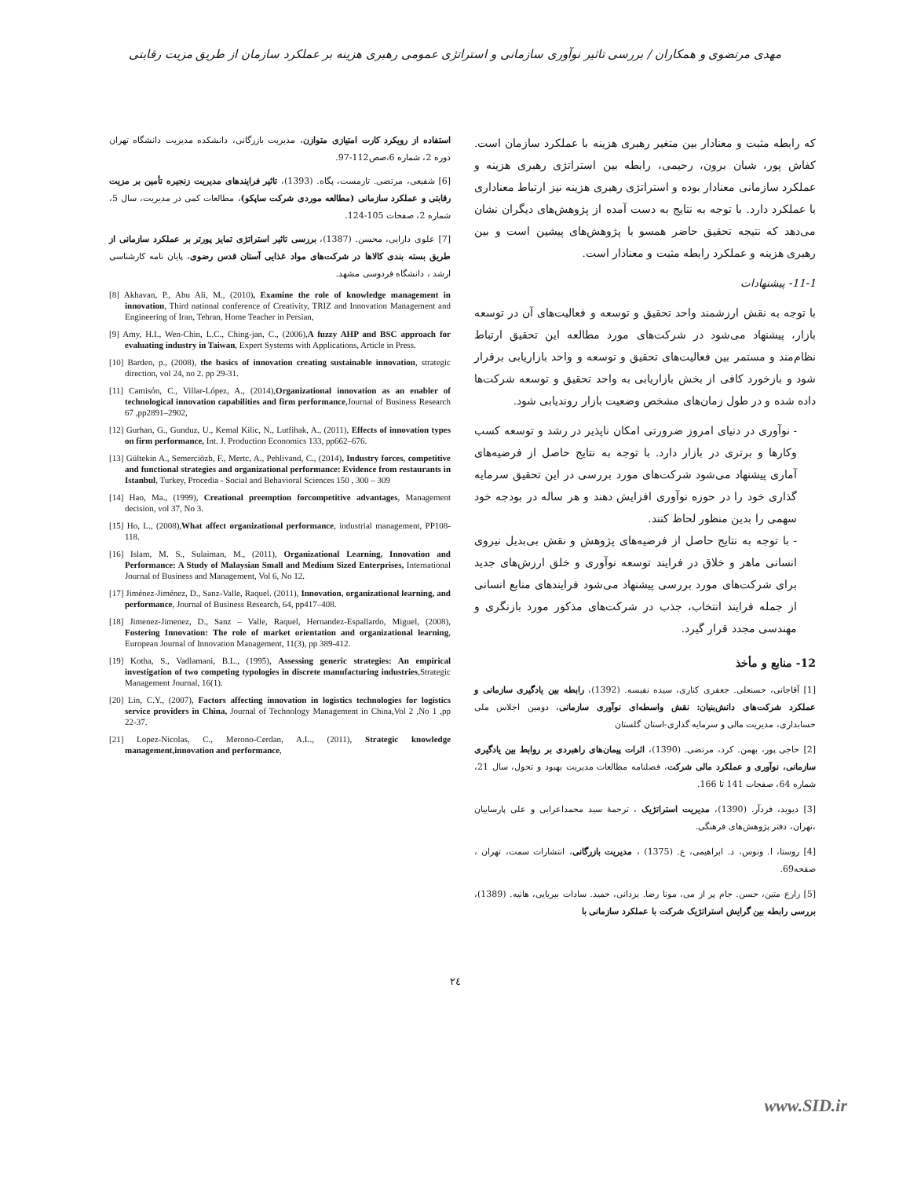مهدی مرتضوی و همکاران / بررسی تاثیر نوآوری سازمانی و استراتژی عمومی رهبری هزینه بر عملکرد سازمان از طریق مزیت رقابتی
که رابطه مثبت و معنادار بین متغیر رهبری هزینه با عملکرد سازمان است. کفاش پور، شبان برون، رحیمی، رابطه بین استراتژی رهبری هزینه و عملکرد سازمانی معنادار بوده و استراتژی رهبری هزینه نیز ارتباط معناداری با عملکرد دارد. با توجه به نتایج به دست آمده از پژوهش‌های دیگران نشان می‌دهد که نتیجه تحقیق حاضر همسو با پژوهش‌های پیشین است و بین رهبری هزینه و عملکرد رابطه مثبت و معنادار است.
11-1- پیشنهادات
با توجه به نقش ارزشمند واحد تحقیق و توسعه و فعالیت‌های آن در توسعه بازار، پیشنهاد می‌شود در شرکت‌های مورد مطالعه این تحقیق ارتباط نظام‌مند و مستمر بین فعالیت‌های تحقیق و توسعه و واحد بازاریابی برقرار شود و بازخورد کافی از بخش بازاریابی به واحد تحقیق و توسعه شرکت‌ها داده شده و در طول زمان‌های مشخص وضعیت بازار روندیابی شود.
- نوآوری در دنیای امروز ضرورتی امکان ناپذیر در رشد و توسعه کسب وکارها و برتری در بازار دارد. با توجه به نتایج حاصل از فرضیه‌های آماری پیشنهاد می‌شود شرکت‌های مورد بررسی در این تحقیق سرمایه گذاری خود را در حوزه نوآوری افزایش دهند و هر ساله در بودجه خود سهمی را بدین منظور لحاظ کنند.
- با توجه به نتایج حاصل از فرضیه‌های پژوهش و نقش بی‌بدیل نیروی انسانی ماهر و خلاق در فرایند توسعه نوآوری و خلق ارزش‌های جدید برای شرکت‌های مورد بررسی پیشنهاد می‌شود فرایندهای منابع انسانی از جمله فرایند انتخاب، جذب در شرکت‌های مذکور مورد بازنگری و مهندسی مجدد قرار گیرد.
12- منابع و مأخذ
[1] آقاجانی، حسنعلی. جعفری کناری، سیده نفیسه. (1392)، رابطه بین یادگیری سازمانی و عملکرد شرکت‌های دانش‌بنیان: نقش واسطه‌ای نوآوری سازمانی، دومین اجلاس ملی حسابداری، مدیریت مالی و سرمایه گذاری-استان گلستان
[2] حاجی پور، بهمن. کرد، مرتضی. (1390)، اثرات پیمان‌های راهبردی بر روابط بین یادگیری سازمانی، نوآوری و عملکرد مالی شرکت، فصلنامه مطالعات مدیریت بهبود و تحول، سال 21، شماره 64، صفحات 141 تا 166.
[3] دیوید، فردآر. (1390)، مدیریت استراتژیک ، ترجمهٔ سید محمداعرابی و علی پارساییان ،تهران، دفتر پژوهش‌های فرهنگی.
[4] روستا، ا. ونوس، د. ابراهیمی، ع. (1375) ، مدیریت بازرگانی، انتشارات سمت، تهران ، صفحه69.
[5] زارع متین، حسن. جام پر از می، مونا رضا. یزدانی، حمید. سادات بیریایی، هانیه. (1389)، بررسی رابطه بین گرایش استراتژیک شرکت با عملکرد سازمانی با
استفاده از رویکرد کارت امتیازی متوازن، مدیریت بازرگانی، دانشکده مدیریت دانشگاه تهران دوره 2، شماره 6،صص112-97.
[6] شفیعی، مرتضی. تارمست، پگاه. (1393)، تاثیر فرایندهای مدیریت زنجیره تأمین بر مزیت رقابتی و عملکرد سازمانی (مطالعه موردی شرکت ساپکو)، مطالعات کمی در مدیریت، سال 5، شماره 2، صفحات 105-124.
[7] علوی دارایی، محسن. (1387)، بررسی تاثیر استراتژی تمایز پورتر بر عملکرد سازمانی از طریق بسته بندی کالاها در شرکت‌های مواد غذایی آستان قدس رضوی، پایان نامه کارشناسی ارشد ، دانشگاه فردوسی مشهد.
[8] Akhavan, P., Abu Ali, M., (2010), Examine the role of knowledge management in innovation, Third national conference of Creativity, TRIZ and Innovation Management and Engineering of Iran, Tehran, Home Teacher in Persian,
[9] Amy, H.I., Wen-Chin, L.C., Ching-jan, C., (2006),A fuzzy AHP and BSC approach for evaluating industry in Taiwan, Expert Systems with Applications, Article in Press.
[10] Barden, p., (2008), the basics of innovation creating sustainable innovation, strategic direction, vol 24, no 2. pp 29-31.
[11] Camisón, C., Villar-López, A., (2014),Organizational innovation as an enabler of technological innovation capabilities and firm performance,Journal of Business Research 67 ,pp2891–2902,
[12] Gurhan, G., Gunduz, U., Kemal Kilic, N., Lutfihak, A., (2011), Effects of innovation types on firm performance, Int. J. Production Economics 133, pp662–676.
[13] Gültekin A., Semerciözb, F., Mertc, A., Pehlivand, C., (2014), Industry forces, competitive and functional strategies and organizational performance: Evidence from restaurants in Istanbul, Turkey, Procedia - Social and Behavioral Sciences 150 , 300 – 309
[14] Hao, Ma., (1999), Creational preemption forcompetitive advantages, Management decision, vol 37, No 3.
[15] Ho, L., (2008),What affect organizational performance, industrial management, PP108-118.
[16] Islam, M. S., Sulaiman, M., (2011), Organizational Learning, Innovation and Performance: A Study of Malaysian Small and Medium Sized Enterprises, International Journal of Business and Management, Vol 6, No 12.
[17] Jiménez-Jiménez, D., Sanz-Valle, Raquel. (2011), Innovation, organizational learning, and performance, Journal of Business Research, 64, pp417–408.
[18] Jimenez-Jimenez, D., Sanz – Valle, Raquel, Hernandez-Espallardo, Miguel, (2008), Fostering Innovation: The role of market orientation and organizational learning, European Journal of Innovation Management, 11(3), pp 389-412.
[19] Kotha, S., Vadlamani, B.L., (1995), Assessing generic strategies: An empirical investigation of two competing typologies in discrete manufacturing industries,Strategic Management Journal, 16(1).
[20] Lin, C.Y., (2007), Factors affecting innovation in logistics technologies for logistics service providers in China, Journal of Technology Management in China,Vol 2 ,No 1 ,pp 22-37.
[21] Lopez-Nicolas, C., Merono-Cerdan, A.L., (2011), Strategic knowledge management,innovation and performance,
۲٤
www.SID.ir